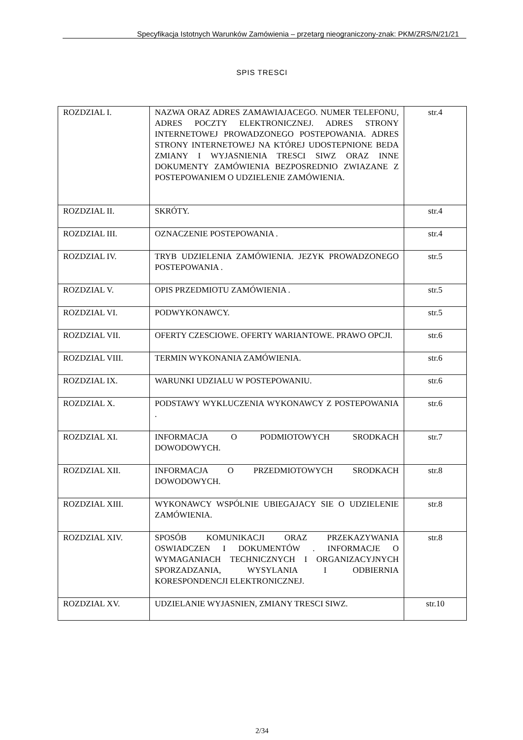Specyfikacja Istotnych Warunków Zamówienia – przetarg nieograniczony-znak: PKM/ZRS/N/21/21
SPIS TRESCI
| ROZDZIAL I. | NAZWA ORAZ ADRES ZAMAWIAJACEGO. NUMER TELEFONU, ADRES POCZTY ELEKTRONICZNEJ. ADRES STRONY INTERNETOWEJ PROWADZONEGO POSTEPOWANIA. ADRES STRONY INTERNETOWEJ NA KTÓREJ UDOSTEPNIONE BEDA ZMIANY I WYJASNIENIA TRESCI SIWZ ORAZ INNE DOKUMENTY ZAMÓWIENIA BEZPOSREDNIO ZWIAZANE Z POSTEPOWANIEM O UDZIELENIE ZAMÓWIENIA. | str.4 |
| ROZDZIAL II. | SKRÓTY. | str.4 |
| ROZDZIAL III. | OZNACZENIE POSTEPOWANIA . | str.4 |
| ROZDZIAL IV. | TRYB UDZIELENIA ZAMÓWIENIA. JEZYK PROWADZONEGO POSTEPOWANIA . | str.5 |
| ROZDZIAL V. | OPIS PRZEDMIOTU ZAMÓWIENIA . | str.5 |
| ROZDZIAL VI. | PODWYKONAWCY. | str.5 |
| ROZDZIAL VII. | OFERTY CZESCIOWE. OFERTY WARIANTOWE. PRAWO OPCJI. | str.6 |
| ROZDZIAL VIII. | TERMIN WYKONANIA ZAMÓWIENIA. | str.6 |
| ROZDZIAL IX. | WARUNKI UDZIALU W POSTEPOWANIU. | str.6 |
| ROZDZIAL X. | PODSTAWY WYKLUCZENIA WYKONAWCY Z POSTEPOWANIA . | str.6 |
| ROZDZIAL XI. | INFORMACJA O PODMIOTOWYCH SRODKACH DOWODOWYCH. | str.7 |
| ROZDZIAL XII. | INFORMACJA O PRZEDMIOTOWYCH SRODKACH DOWODOWYCH. | str.8 |
| ROZDZIAL XIII. | WYKONAWCY WSPÓLNIE UBIEGAJACY SIE O UDZIELENIE ZAMÓWIENIA. | str.8 |
| ROZDZIAL XIV. | SPOSÓB KOMUNIKACJI ORAZ PRZEKAZYWANIA OSWIADCZEN I DOKUMENTÓW . INFORMACJE O WYMAGANIACH TECHNICZNYCH I ORGANIZACYJNYCH SPORZADZANIA, WYSYLANIA I ODBIERNIA KORESPONDENCJI ELEKTRONICZNEJ. | str.8 |
| ROZDZIAL XV. | UDZIELANIE WYJASNIEN, ZMIANY TRESCI SIWZ. | str.10 |
2/34